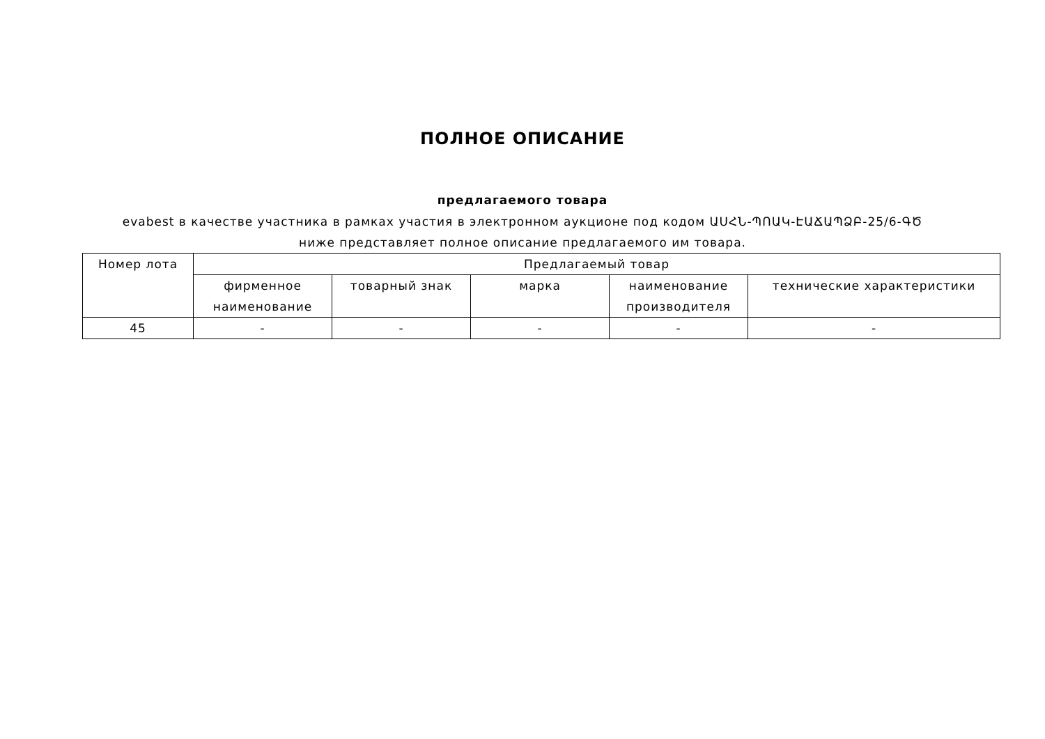ПОЛНОЕ ОПИСАНИЕ
предлагаемого товара
evabest в качестве участника в рамках участия в электронном аукционе под кодом ԱՍՀՆ-ՊՈԱԿ-ԷԱՃԱՊՁԲ-25/6-ԳԾ ниже представляет полное описание предлагаемого им товара.
| Номер лота | Предлагаемый товар | | | | |
| --- | --- | --- | --- | --- | --- |
| | фирменное наименование | товарный знак | марка | наименование производителя | технические характеристики |
| 45 | - | - | - | - | - |